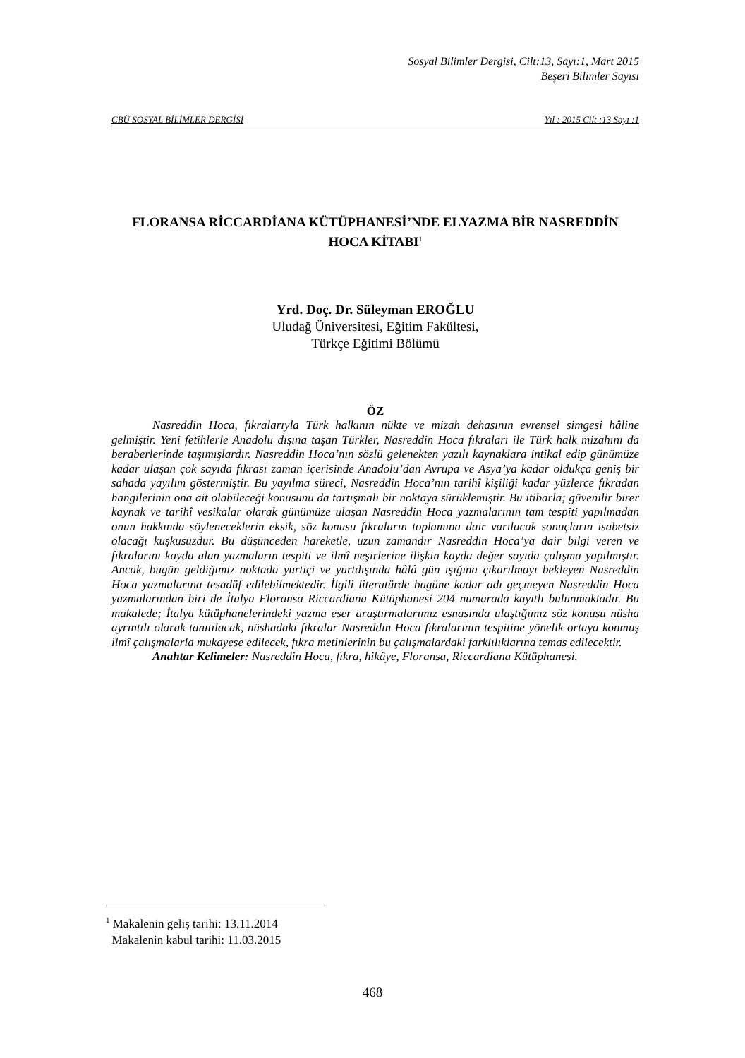Sosyal Bilimler Dergisi, Cilt:13, Sayı:1, Mart 2015
Beşeri Bilimler Sayısı
CBÜ SOSYAL BİLİMLER DERGİSİ Yıl : 2015 Cilt :13 Sayı :1
FLORANSA RİCCARDİANA KÜTÜPHANESİ’NDE ELYAZMA BİR NASREDDİN HOCA KİTABI<sup>1</sup>
Yrd. Doç. Dr. Süleyman EROĞLU
Uludağ Üniversitesi, Eğitim Fakültesi,
Türkçe Eğitimi Bölümü
ÖZ
Nasreddin Hoca, fıkralarıyla Türk halkının nükte ve mizah dehasının evrensel simgesi hâline gelmiştir. Yeni fetihlerle Anadolu dışına taşan Türkler, Nasreddin Hoca fıkraları ile Türk halk mizahını da beraberlerinde taşımışlardır. Nasreddin Hoca’nın sözlü gelenekten yazılı kaynaklara intikal edip günümüze kadar ulaşan çok sayıda fıkrası zaman içerisinde Anadolu’dan Avrupa ve Asya’ya kadar oldukça geniş bir sahada yayılım göstermiştir. Bu yayılma süreci, Nasreddin Hoca’nın tarihî kişiliği kadar yüzlerce fıkradan hangilerinin ona ait olabileceği konusunu da tartışmalı bir noktaya sürüklemiştir. Bu itibarla; güvenilir birer kaynak ve tarihî vesikalar olarak günümüze ulaşan Nasreddin Hoca yazmalarının tam tespiti yapılmadan onun hakkında söyleneceklerin eksik, söz konusu fıkraların toplamına dair varılacak sonuçların isabetsiz olacağı kuşkusuzdur. Bu düşünceden hareketle, uzun zamandır Nasreddin Hoca’ya dair bilgi veren ve fıkralarını kayda alan yazmaların tespiti ve ilmî neşirlerine ilişkin kayda değer sayıda çalışma yapılmıştır. Ancak, bugün geldiğimiz noktada yurtiçi ve yurtdışında hâlâ gün ışığına çıkarılmayı bekleyen Nasreddin Hoca yazmalarına tesadüf edilebilmektedir. İlgili literatürde bugüne kadar adı geçmeyen Nasreddin Hoca yazmalarından biri de İtalya Floransa Riccardiana Kütüphanesi 204 numarada kayıtlı bulunmaktadır. Bu makalede; İtalya kütüphanelerindeki yazma eser araştırmalarımız esnasında ulaştığımız söz konusu nüsha ayrıntılı olarak tanıtılacak, nüshadaki fıkralar Nasreddin Hoca fıkralarının tespitine yönelik ortaya konmuş ilmî çalışmalarla mukayese edilecek, fıkra metinlerinin bu çalışmalardaki farklılıklarına temas edilecektir.
Anahtar Kelimeler: Nasreddin Hoca, fıkra, hikâye, Floransa, Riccardiana Kütüphanesi.
<sup>1</sup> Makalenin geliş tarihi: 13.11.2014
Makalenin kabul tarihi: 11.03.2015
468